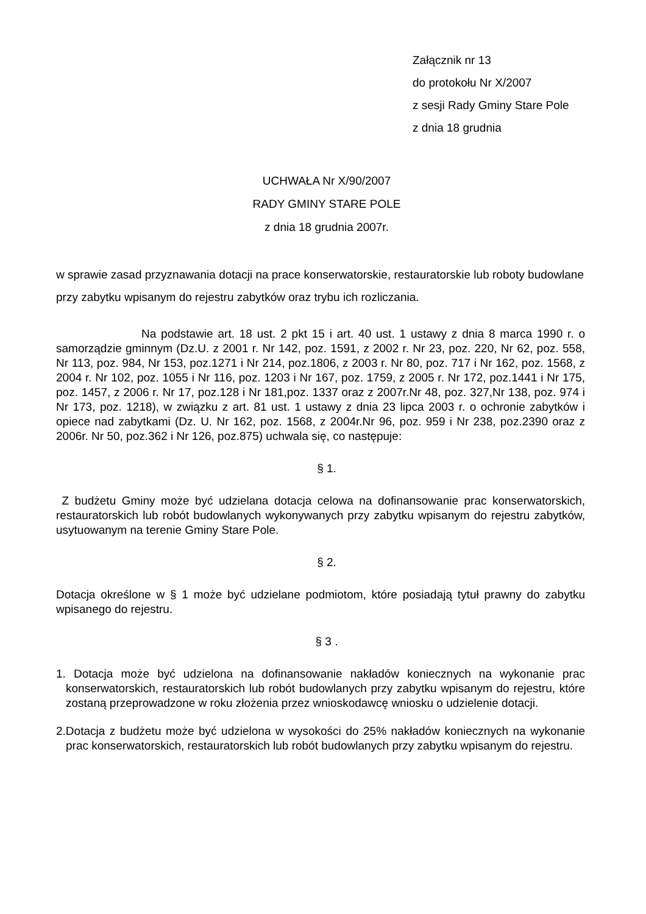Załącznik nr 13
do protokołu Nr X/2007
z sesji Rady Gminy Stare Pole
z dnia 18 grudnia
UCHWAŁA Nr X/90/2007
RADY GMINY STARE POLE
z dnia 18 grudnia 2007r.
w sprawie zasad przyznawania dotacji na prace konserwatorskie, restauratorskie lub roboty budowlane przy zabytku wpisanym do rejestru zabytków oraz trybu ich rozliczania.
Na podstawie art. 18 ust. 2 pkt 15 i art. 40 ust. 1 ustawy z dnia 8 marca 1990 r. o samorządzie gminnym (Dz.U. z 2001 r. Nr 142, poz. 1591, z 2002 r. Nr 23, poz. 220, Nr 62, poz. 558, Nr 113, poz. 984, Nr 153, poz.1271 i Nr 214, poz.1806, z 2003 r. Nr 80, poz. 717 i Nr 162, poz. 1568, z 2004 r. Nr 102, poz. 1055 i Nr 116, poz. 1203 i Nr 167, poz. 1759, z 2005 r. Nr 172, poz.1441 i Nr 175, poz. 1457, z 2006 r. Nr 17, poz.128 i Nr 181,poz. 1337 oraz z 2007r.Nr 48, poz. 327,Nr 138, poz. 974 i Nr 173, poz. 1218), w związku z art. 81 ust. 1 ustawy z dnia 23 lipca 2003 r. o ochronie zabytków i opiece nad zabytkami (Dz. U. Nr 162, poz. 1568, z 2004r.Nr 96, poz. 959 i Nr 238, poz.2390 oraz z 2006r. Nr 50, poz.362 i Nr 126, poz.875) uchwala się, co następuje:
§ 1.
Z budżetu Gminy może być udzielana dotacja celowa na dofinansowanie prac konserwatorskich, restauratorskich lub robót budowlanych wykonywanych przy zabytku wpisanym do rejestru zabytków, usytuowanym na terenie Gminy Stare Pole.
§ 2.
Dotacja określone w § 1 może być udzielane podmiotom, które posiadają tytuł prawny do zabytku wpisanego do rejestru.
§ 3 .
1. Dotacja może być udzielona na dofinansowanie nakładów koniecznych na wykonanie prac konserwatorskich, restauratorskich lub robót budowlanych przy zabytku wpisanym do rejestru, które zostaną przeprowadzone w roku złożenia przez wnioskodawcę wniosku o udzielenie dotacji.
2.Dotacja z budżetu może być udzielona w wysokości do 25% nakładów koniecznych na wykonanie prac konserwatorskich, restauratorskich lub robót budowlanych przy zabytku wpisanym do rejestru.